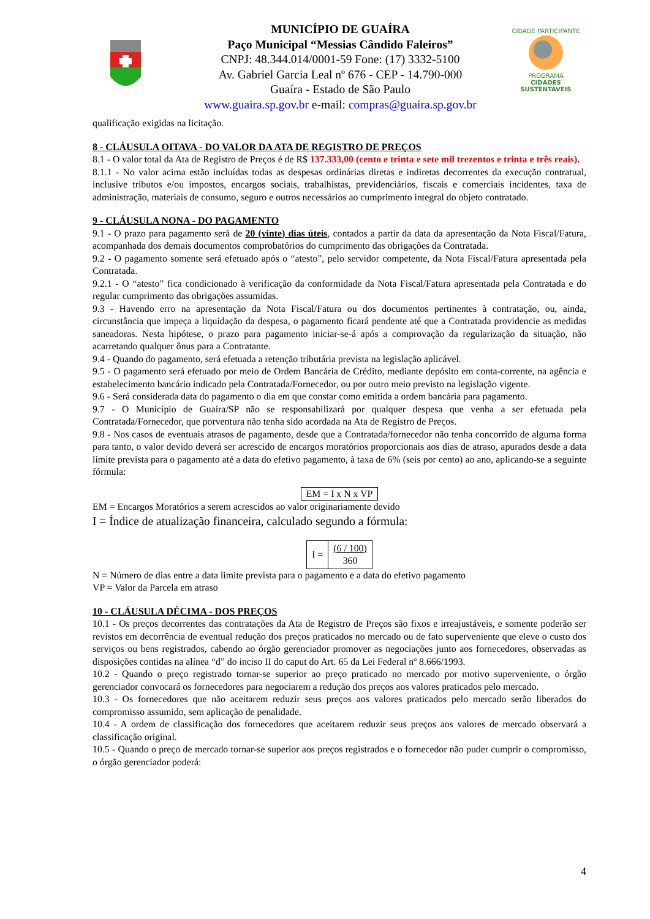MUNICÍPIO DE GUAÍRA
Paço Municipal “Messias Cândido Faleiros”
CNPJ: 48.344.014/0001-59 Fone: (17) 3332-5100
Av. Gabriel Garcia Leal nº 676 - CEP - 14.790-000
Guaíra - Estado de São Paulo
www.guaira.sp.gov.br e-mail: compras@guaira.sp.gov.br
CIDADE PARTICIPANTE
PROGRAMA
CIDADES
SUSTENTÁVEIS
qualificação exigidas na licitação.
8 - CLÁUSULA OITAVA - DO VALOR DA ATA DE REGISTRO DE PREÇOS
8.1 - O valor total da Ata de Registro de Preços é de R$ 137.333,00 (cento e trinta e sete mil trezentos e trinta e três reais).
8.1.1 - No valor acima estão incluídas todas as despesas ordinárias diretas e indiretas decorrentes da execução contratual, inclusive tributos e/ou impostos, encargos sociais, trabalhistas, previdenciários, fiscais e comerciais incidentes, taxa de administração, materiais de consumo, seguro e outros necessários ao cumprimento integral do objeto contratado.
9 - CLÁUSULA NONA - DO PAGAMENTO
9.1 - O prazo para pagamento será de 20 (vinte) dias úteis, contados a partir da data da apresentação da Nota Fiscal/Fatura, acompanhada dos demais documentos comprobatórios do cumprimento das obrigações da Contratada.
9.2 - O pagamento somente será efetuado após o “atesto”, pelo servidor competente, da Nota Fiscal/Fatura apresentada pela Contratada.
9.2.1 - O “atesto” fica condicionado à verificação da conformidade da Nota Fiscal/Fatura apresentada pela Contratada e do regular cumprimento das obrigações assumidas.
9.3 - Havendo erro na apresentação da Nota Fiscal/Fatura ou dos documentos pertinentes à contratação, ou, ainda, circunstância que impeça a liquidação da despesa, o pagamento ficará pendente até que a Contratada providencie as medidas saneadoras. Nesta hipótese, o prazo para pagamento iniciar-se-á após a comprovação da regularização da situação, não acarretando qualquer ônus para a Contratante.
9.4 - Quando do pagamento, será efetuada a retenção tributária prevista na legislação aplicável.
9.5 - O pagamento será efetuado por meio de Ordem Bancária de Crédito, mediante depósito em conta-corrente, na agência e estabelecimento bancário indicado pela Contratada/Fornecedor, ou por outro meio previsto na legislação vigente.
9.6 - Será considerada data do pagamento o dia em que constar como emitida a ordem bancária para pagamento.
9.7 - O Município de Guaíra/SP não se responsabilizará por qualquer despesa que venha a ser efetuada pela Contratada/Fornecedor, que porventura não tenha sido acordada na Ata de Registro de Preços.
9.8 - Nos casos de eventuais atrasos de pagamento, desde que a Contratada/fornecedor não tenha concorrido de alguma forma para tanto, o valor devido deverá ser acrescido de encargos moratórios proporcionais aos dias de atraso, apurados desde a data limite prevista para o pagamento até a data do efetivo pagamento, à taxa de 6% (seis por cento) ao ano, aplicando-se a seguinte fórmula:
EM = I x N x VP
EM = Encargos Moratórios a serem acrescidos ao valor originariamente devido
I = Índice de atualização financeira, calculado segundo a fórmula:
| I = | (6 / 100) 360 |
N = Número de dias entre a data limite prevista para o pagamento e a data do efetivo pagamento
VP = Valor da Parcela em atraso
10 - CLÁUSULA DÉCIMA - DOS PREÇOS
10.1 - Os preços decorrentes das contratações da Ata de Registro de Preços são fixos e irreajustáveis, e somente poderão ser revistos em decorrência de eventual redução dos preços praticados no mercado ou de fato superveniente que eleve o custo dos serviços ou bens registrados, cabendo ao órgão gerenciador promover as negociações junto aos fornecedores, observadas as disposições contidas na alínea “d” do inciso II do caput do Art. 65 da Lei Federal nº 8.666/1993.
10.2 - Quando o preço registrado tornar-se superior ao preço praticado no mercado por motivo superveniente, o órgão gerenciador convocará os fornecedores para negociarem a redução dos preços aos valores praticados pelo mercado.
10.3 - Os fornecedores que não aceitarem reduzir seus preços aos valores praticados pelo mercado serão liberados do compromisso assumido, sem aplicação de penalidade.
10.4 - A ordem de classificação dos fornecedores que aceitarem reduzir seus preços aos valores de mercado observará a classificação original.
10.5 - Quando o preço de mercado tornar-se superior aos preços registrados e o fornecedor não puder cumprir o compromisso, o órgão gerenciador poderá:
4